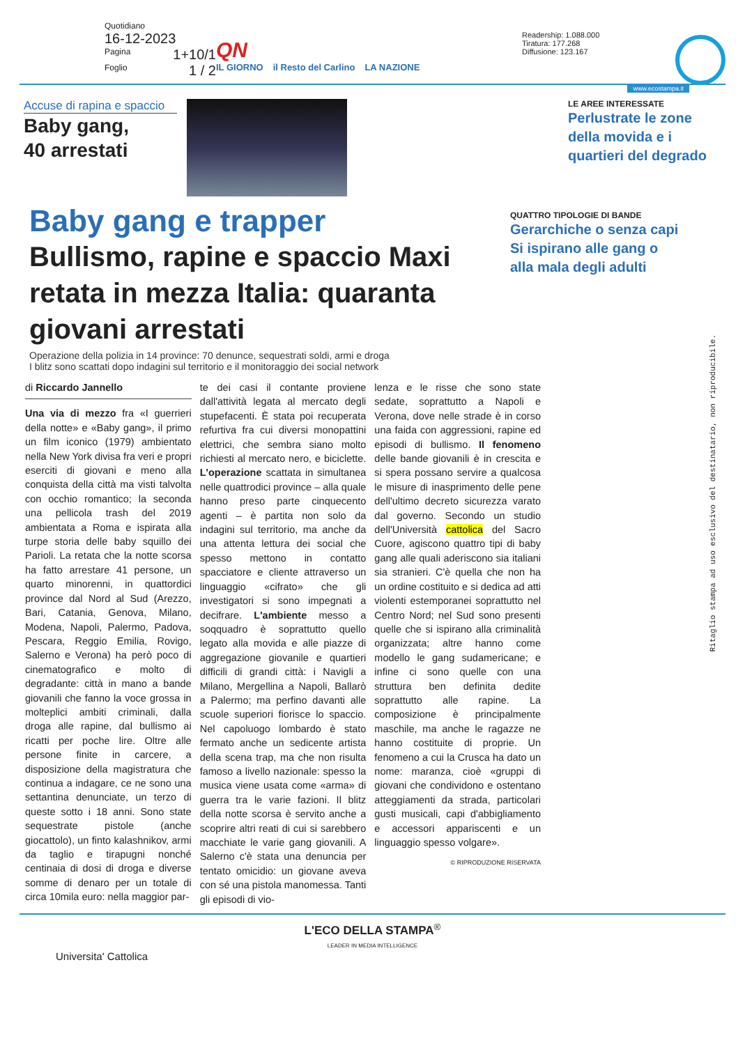Quotidiano
16-12-2023
Pagina 1+10/1
Foglio 1 / 2
QN
IL GIORNO il Resto del Carlino LA NAZIONE
Readership: 1.088.000
Tiratura: 177.268
Diffusione: 123.167
www.ecostampa.it
Accuse di rapina e spaccio
Baby gang,
40 arrestati
LE AREE INTERESSATE
Perlustrate le zone della movida e i quartieri del degrado
Baby gang e trapper
Bullismo, rapine e spaccio Maxi retata in mezza Italia: quaranta giovani arrestati
Operazione della polizia in 14 province: 70 denunce, sequestrati soldi, armi e droga
I blitz sono scattati dopo indagini sul territorio e il monitoraggio dei social network
QUATTRO TIPOLOGIE DI BANDE
Gerarchiche o senza capi Si ispirano alle gang o alla mala degli adulti
di Riccardo Jannello
Una via di mezzo fra «I guerrieri della notte» e «Baby gang», il primo un film iconico (1979) ambientato nella New York divisa fra veri e propri eserciti di giovani e meno alla conquista della città ma visti talvolta con occhio romantico; la seconda una pellicola trash del 2019 ambientata a Roma e ispirata alla turpe storia delle baby squillo dei Parioli. La retata che la notte scorsa ha fatto arrestare 41 persone, un quarto minorenni, in quattordici province dal Nord al Sud (Arezzo, Bari, Catania, Genova, Milano, Modena, Napoli, Palermo, Padova, Pescara, Reggio Emilia, Rovigo, Salerno e Verona) ha però poco di cinematografico e molto di degradante: città in mano a bande giovanili che fanno la voce grossa in molteplici ambiti criminali, dalla droga alle rapine, dal bullismo ai ricatti per poche lire. Oltre alle persone finite in carcere, a disposizione della magistratura che continua a indagare, ce ne sono una settantina denunciate, un terzo di queste sotto i 18 anni. Sono state sequestrate pistole (anche giocattolo), un finto kalashnikov, armi da taglio e tirapugni nonché centinaia di dosi di droga e diverse somme di denaro per un totale di circa 10mila euro: nella maggior par-
te dei casi il contante proviene dall'attività legata al mercato degli stupefacenti. È stata poi recuperata refurtiva fra cui diversi monopattini elettrici, che sembra siano molto richiesti al mercato nero, e biciclette. L'operazione scattata in simultanea nelle quattrodici province – alla quale hanno preso parte cinquecento agenti – è partita non solo da indagini sul territorio, ma anche da una attenta lettura dei social che spesso mettono in contatto spacciatore e cliente attraverso un linguaggio «cifrato» che gli investigatori si sono impegnati a decifrare. L'ambiente messo a soqquadro è soprattutto quello legato alla movida e alle piazze di aggregazione giovanile e quartieri difficili di grandi città: i Navigli a Milano, Mergellina a Napoli, Ballarò a Palermo; ma perfino davanti alle scuole superiori fiorisce lo spaccio. Nel capoluogo lombardo è stato fermato anche un sedicente artista della scena trap, ma che non risulta famoso a livello nazionale: spesso la musica viene usata come «arma» di guerra tra le varie fazioni. Il blitz della notte scorsa è servito anche a scoprire altri reati di cui si sarebbero macchiate le varie gang giovanili. A Salerno c'è stata una denuncia per tentato omicidio: un giovane aveva con sé una pistola manomessa. Tanti gli episodi di vio-
lenza e le risse che sono state sedate, soprattutto a Napoli e Verona, dove nelle strade è in corso una faida con aggressioni, rapine ed episodi di bullismo. Il fenomeno delle bande giovanili è in crescita e si spera possano servire a qualcosa le misure di inasprimento delle pene dell'ultimo decreto sicurezza varato dal governo. Secondo un studio dell'Università cattolica del Sacro Cuore, agiscono quattro tipi di baby gang alle quali aderiscono sia italiani sia stranieri. C'è quella che non ha un ordine costituito e si dedica ad atti violenti estemporanei soprattutto nel Centro Nord; nel Sud sono presenti quelle che si ispirano alla criminalità organizzata; altre hanno come modello le gang sudamericane; e infine ci sono quelle con una struttura ben definita dedite soprattutto alle rapine. La composizione è principalmente maschile, ma anche le ragazze ne hanno costituite di proprie. Un fenomeno a cui la Crusca ha dato un nome: maranza, cioè «gruppi di giovani che condividono e ostentano atteggiamenti da strada, particolari gusti musicali, capi d'abbigliamento e accessori appariscenti e un linguaggio spesso volgare».
© RIPRODUZIONE RISERVATA
L'ECO DELLA STAMPA<sup>®</sup>
LEADER IN MEDIA INTELLIGENCE
Universita' Cattolica
Ritaglio stampa ad uso esclusivo del destinatario, non riproducibile.